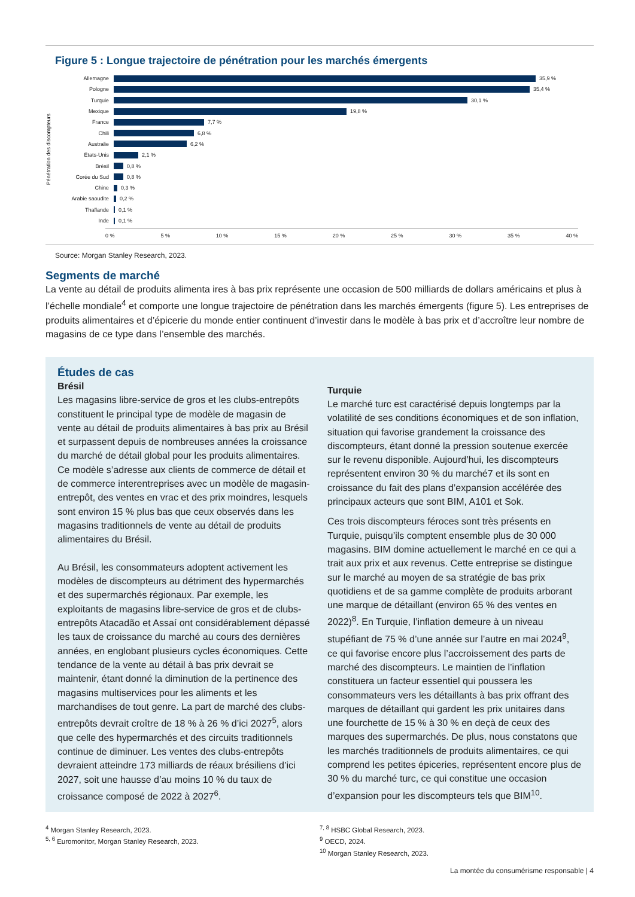Figure 5 : Longue trajectoire de pénétration pour les marchés émergents
Pénétration des discompteurs
Allemagne 35,9 %
Pologne 35,4 %
Turquie 30,1 %
Mexique 19,8 %
France 7,7 %
Chili 6,8 %
Australie 6,2 %
États-Unis 2,1 %
Brésil 0,8 %
Corée du Sud 0,8 %
Chine 0,3 %
Arabie saoudite 0,2 %
Thaïlande 0,1 %
Inde 0,1 %
0 % 5 % 10 % 15 % 20 % 25 % 30 % 35 % 40 %
Source: Morgan Stanley Research, 2023.
Segments de marché
La vente au détail de produits alimenta ires à bas prix représente une occasion de 500 milliards de dollars américains et plus à l’échelle mondiale<sup>4</sup> et comporte une longue trajectoire de pénétration dans les marchés émergents (figure 5). Les entreprises de produits alimentaires et d’épicerie du monde entier continuent d’investir dans le modèle à bas prix et d’accroître leur nombre de magasins de ce type dans l’ensemble des marchés.
Études de cas
Brésil
Les magasins libre-service de gros et les clubs-entrepôts constituent le principal type de modèle de magasin de vente au détail de produits alimentaires à bas prix au Brésil et surpassent depuis de nombreuses années la croissance du marché de détail global pour les produits alimentaires. Ce modèle s’adresse aux clients de commerce de détail et de commerce interentreprises avec un modèle de magasin-entrepôt, des ventes en vrac et des prix moindres, lesquels sont environ 15 % plus bas que ceux observés dans les magasins traditionnels de vente au détail de produits alimentaires du Brésil.
Au Brésil, les consommateurs adoptent activement les modèles de discompteurs au détriment des hypermarchés et des supermarchés régionaux. Par exemple, les exploitants de magasins libre-service de gros et de clubs-entrepôts Atacadão et Assaí ont considérablement dépassé les taux de croissance du marché au cours des dernières années, en englobant plusieurs cycles économiques. Cette tendance de la vente au détail à bas prix devrait se maintenir, étant donné la diminution de la pertinence des magasins multiservices pour les aliments et les marchandises de tout genre. La part de marché des clubs-entrepôts devrait croître de 18 % à 26 % d’ici 2027<sup>5</sup>, alors que celle des hypermarchés et des circuits traditionnels continue de diminuer. Les ventes des clubs-entrepôts devraient atteindre 173 milliards de réaux brésiliens d’ici 2027, soit une hausse d’au moins 10 % du taux de croissance composé de 2022 à 2027<sup>6</sup>.
Turquie
Le marché turc est caractérisé depuis longtemps par la volatilité de ses conditions économiques et de son inflation, situation qui favorise grandement la croissance des discompteurs, étant donné la pression soutenue exercée sur le revenu disponible. Aujourd’hui, les discompteurs représentent environ 30 % du marché7 et ils sont en croissance du fait des plans d’expansion accélérée des principaux acteurs que sont BIM, A101 et Sok.
Ces trois discompteurs féroces sont très présents en Turquie, puisqu’ils comptent ensemble plus de 30 000 magasins. BIM domine actuellement le marché en ce qui a trait aux prix et aux revenus. Cette entreprise se distingue sur le marché au moyen de sa stratégie de bas prix quotidiens et de sa gamme complète de produits arborant une marque de détaillant (environ 65 % des ventes en 2022)<sup>8</sup>. En Turquie, l’inflation demeure à un niveau stupéfiant de 75 % d’une année sur l’autre en mai 2024<sup>9</sup>, ce qui favorise encore plus l’accroissement des parts de marché des discompteurs. Le maintien de l’inflation constituera un facteur essentiel qui poussera les consommateurs vers les détaillants à bas prix offrant des marques de détaillant qui gardent les prix unitaires dans une fourchette de 15 % à 30 % en deçà de ceux des marques des supermarchés. De plus, nous constatons que les marchés traditionnels de produits alimentaires, ce qui comprend les petites épiceries, représentent encore plus de 30 % du marché turc, ce qui constitue une occasion d’expansion pour les discompteurs tels que BIM<sup>10</sup>.
<sup>4</sup> Morgan Stanley Research, 2023.
<sup>5, 6</sup> Euromonitor, Morgan Stanley Research, 2023.
<sup>7, 8</sup> HSBC Global Research, 2023.
<sup>9</sup> OECD, 2024.
<sup>10</sup> Morgan Stanley Research, 2023.
La montée du consumérisme responsable | 4